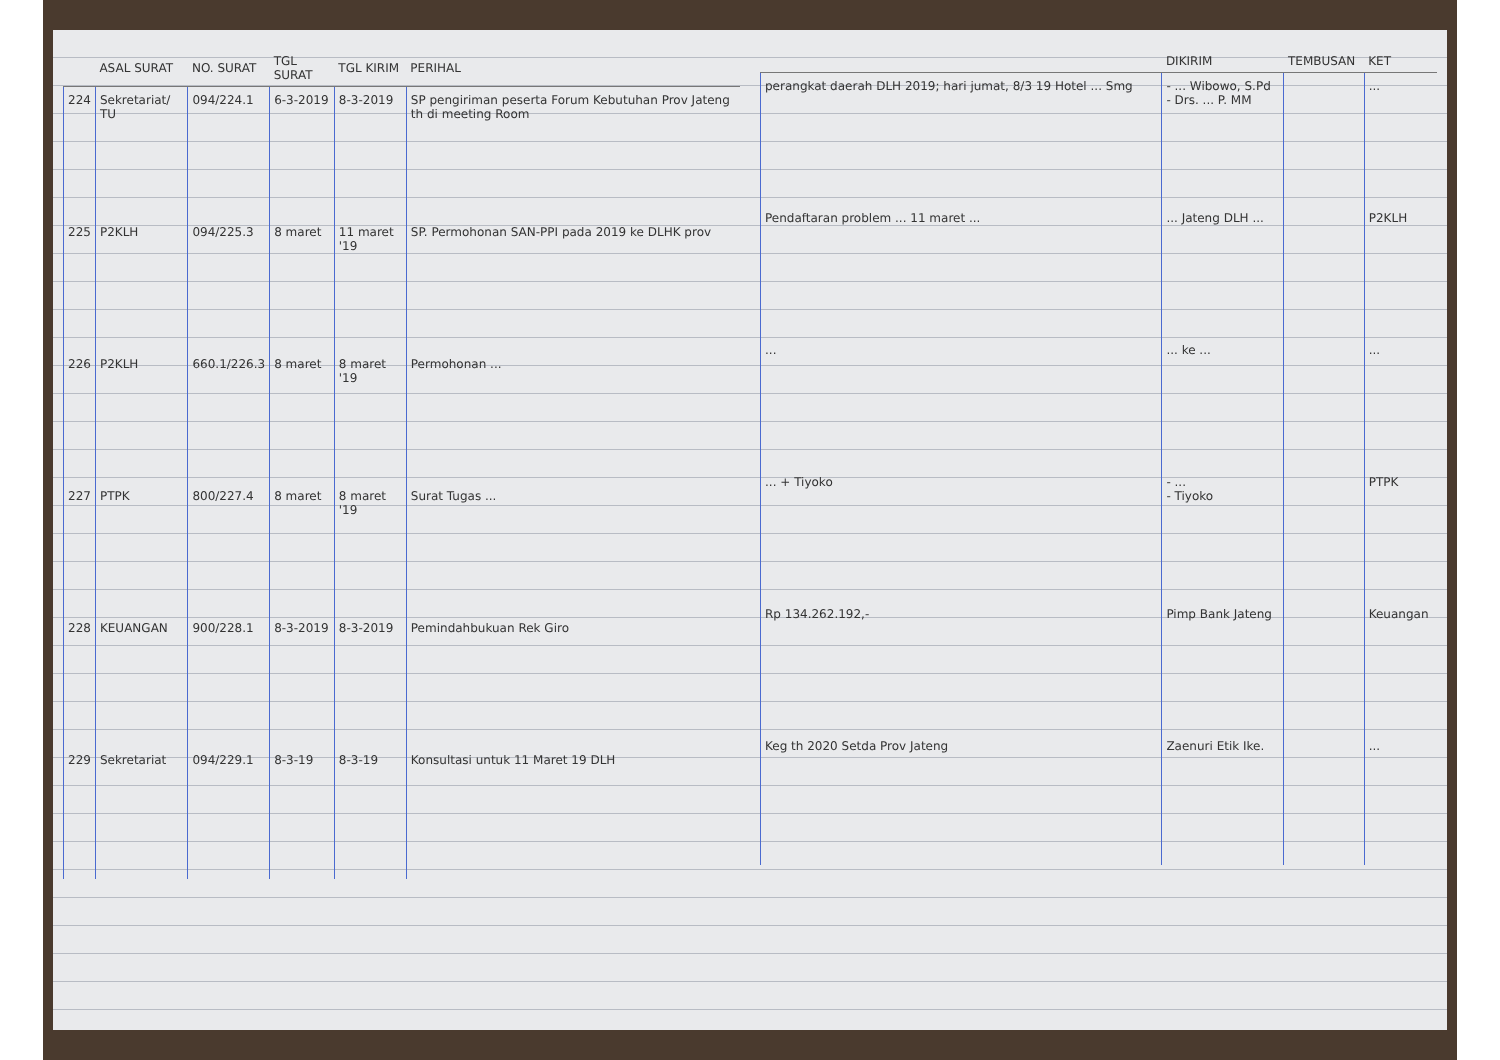| | ASAL SURAT | NO. SURAT | TGL SURAT | TGL KIRIM | PERIHAL |
| --- | --- | --- | --- | --- | --- |
| 224 | Sekretariat/ TU | 094/224.1 | 6-3-2019 | 8-3-2019 | SP pengiriman peserta Forum Kebutuhan Prov Jateng th di meeting Room |
| 225 | P2KLH | 094/225.3 | 8 maret | 11 maret '19 | SP. Permohonan SAN-PPI pada 2019 ke DLHK prov |
| 226 | P2KLH | 660.1/226.3 | 8 maret | 8 maret '19 | Permohonan ... |
| 227 | PTPK | 800/227.4 | 8 maret | 8 maret '19 | Surat Tugas ... |
| 228 | KEUANGAN | 900/228.1 | 8-3-2019 | 8-3-2019 | Pemindahbukuan Rek Giro |
| 229 | Sekretariat | 094/229.1 | 8-3-19 | 8-3-19 | Konsultasi untuk 11 Maret 19 DLH |
| | DIKIRIM | TEMBUSAN | KET |
| --- | --- | --- | --- |
| perangkat daerah DLH 2019; hari jumat, 8/3 19 Hotel ... Smg | - ... Wibowo, S.Pd - Drs. ... P. MM | | ... |
| Pendaftaran problem ... 11 maret ... | ... Jateng DLH ... | | P2KLH |
| ... | ... ke ... | | ... |
| ... + Tiyoko | - ... - Tiyoko | | PTPK |
| Rp 134.262.192,- | Pimp Bank Jateng | | Keuangan |
| Keg th 2020 Setda Prov Jateng | Zaenuri Etik Ike. | | ... |